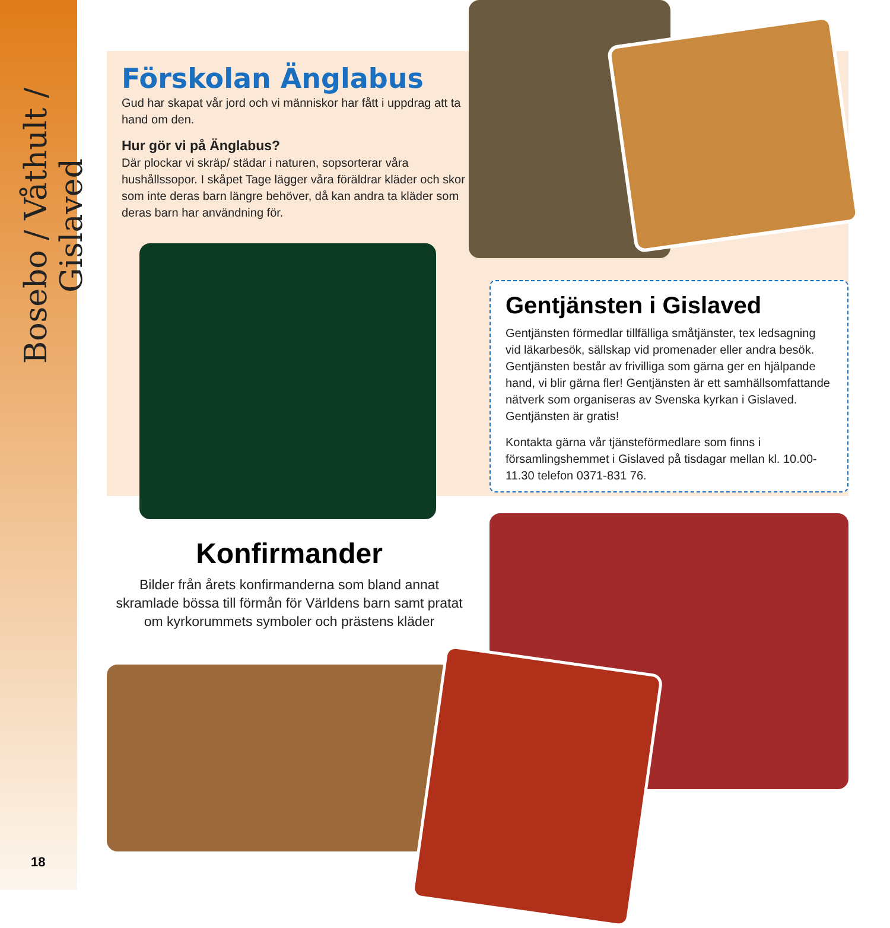Bosebo / Våthult / Gislaved
18
Förskolan Änglabus
Gud har skapat vår jord och vi människor har fått i uppdrag att ta hand om den.
Hur gör vi på Änglabus?
Där plockar vi skräp/ städar i naturen, sopsorterar våra hushållssopor. I skåpet Tage lägger våra föräldrar kläder och skor som inte deras barn längre behöver, då kan andra ta kläder som deras barn har användning för.
Gentjänsten i Gislaved
Gentjänsten förmedlar tillfälliga småtjänster, tex ledsagning vid läkarbesök, sällskap vid promenader eller andra besök. Gentjänsten består av frivilliga som gärna ger en hjälpande hand, vi blir gärna fler! Gentjänsten är ett samhällsomfattande nätverk som organiseras av Svenska kyrkan i Gislaved. Gentjänsten är gratis!
Kontakta gärna vår tjänsteförmedlare som finns i församlingshemmet i Gislaved på tisdagar mellan kl. 10.00-11.30 telefon 0371-831 76.
Konfirmander
Bilder från årets konfirmanderna som bland annat skramlade bössa till förmån för Världens barn samt pratat om kyrkorummets symboler och prästens kläder